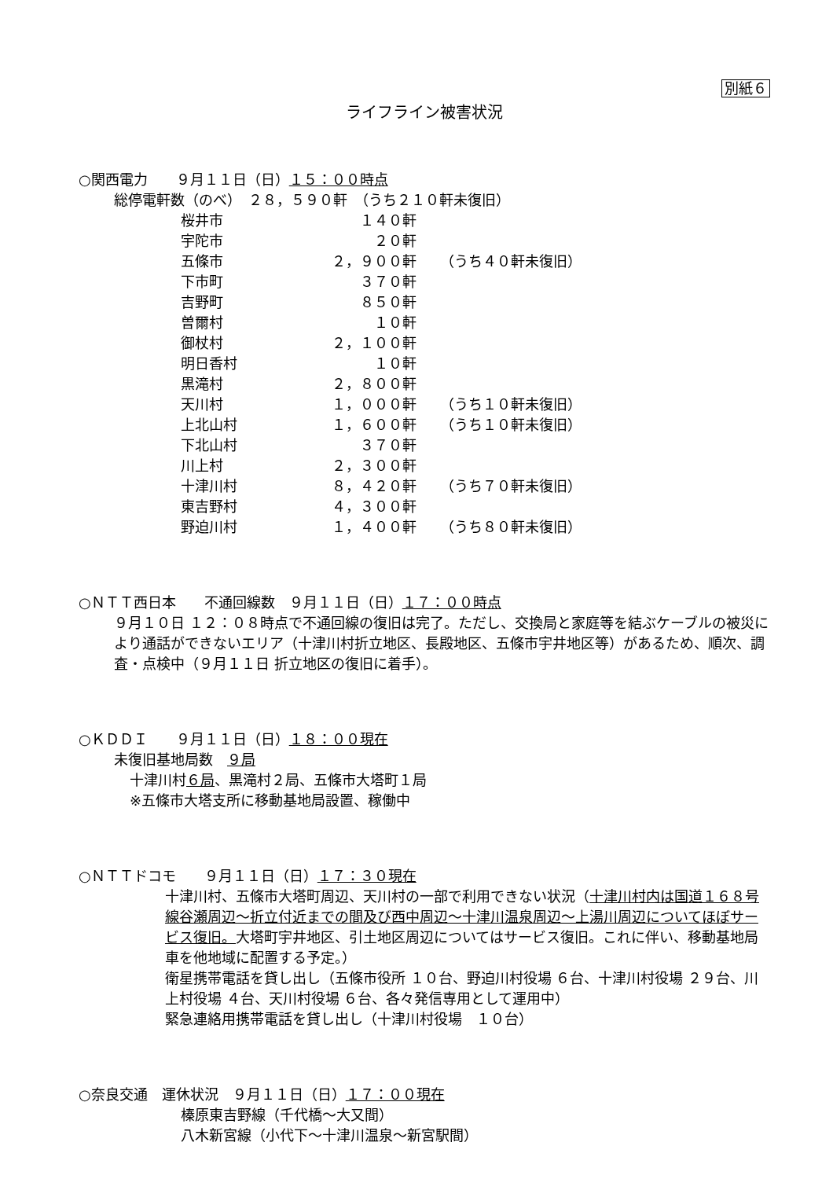別紙６
ライフライン被害状況
○関西電力　　９月１１日（日）１５：００時点
総停電軒数（のべ）　２８，５９０軒　（うち２１０軒未復旧）
| 桜井市 | １４０軒 | |
| 宇陀市 | ２０軒 | |
| 五條市 | ２，９００軒 | （うち４０軒未復旧） |
| 下市町 | ３７０軒 | |
| 吉野町 | ８５０軒 | |
| 曽爾村 | １０軒 | |
| 御杖村 | ２，１００軒 | |
| 明日香村 | １０軒 | |
| 黒滝村 | ２，８００軒 | |
| 天川村 | １，０００軒 | （うち１０軒未復旧） |
| 上北山村 | １，６００軒 | （うち１０軒未復旧） |
| 下北山村 | ３７０軒 | |
| 川上村 | ２，３００軒 | |
| 十津川村 | ８，４２０軒 | （うち７０軒未復旧） |
| 東吉野村 | ４，３００軒 | |
| 野迫川村 | １，４００軒 | （うち８０軒未復旧） |
○ＮＴＴ西日本　　不通回線数　９月１１日（日）１７：００時点
９月１０日 １２：０８時点で不通回線の復旧は完了。ただし、交換局と家庭等を結ぶケーブルの被災により通話ができないエリア（十津川村折立地区、長殿地区、五條市宇井地区等）があるため、順次、調査・点検中（９月１１日 折立地区の復旧に着手）。
○ＫＤＤＩ　　９月１１日（日）１８：００現在
未復旧基地局数　９局
十津川村６局、黒滝村２局、五條市大塔町１局
※五條市大塔支所に移動基地局設置、稼働中
○ＮＴＴドコモ　　９月１１日（日）１７：３０現在
十津川村、五條市大塔町周辺、天川村の一部で利用できない状況（十津川村内は国道１６８号線谷瀬周辺～折立付近までの間及び西中周辺～十津川温泉周辺～上湯川周辺についてほぼサービス復旧。大塔町宇井地区、引土地区周辺についてはサービス復旧。これに伴い、移動基地局車を他地域に配置する予定。）
衛星携帯電話を貸し出し（五條市役所 １０台、野迫川村役場 ６台、十津川村役場 ２９台、川上村役場 ４台、天川村役場 ６台、各々発信専用として運用中）
緊急連絡用携帯電話を貸し出し（十津川村役場　１０台）
○奈良交通　運休状況　９月１１日（日）１７：００現在
榛原東吉野線（千代橋～大又間）
八木新宮線（小代下～十津川温泉～新宮駅間）